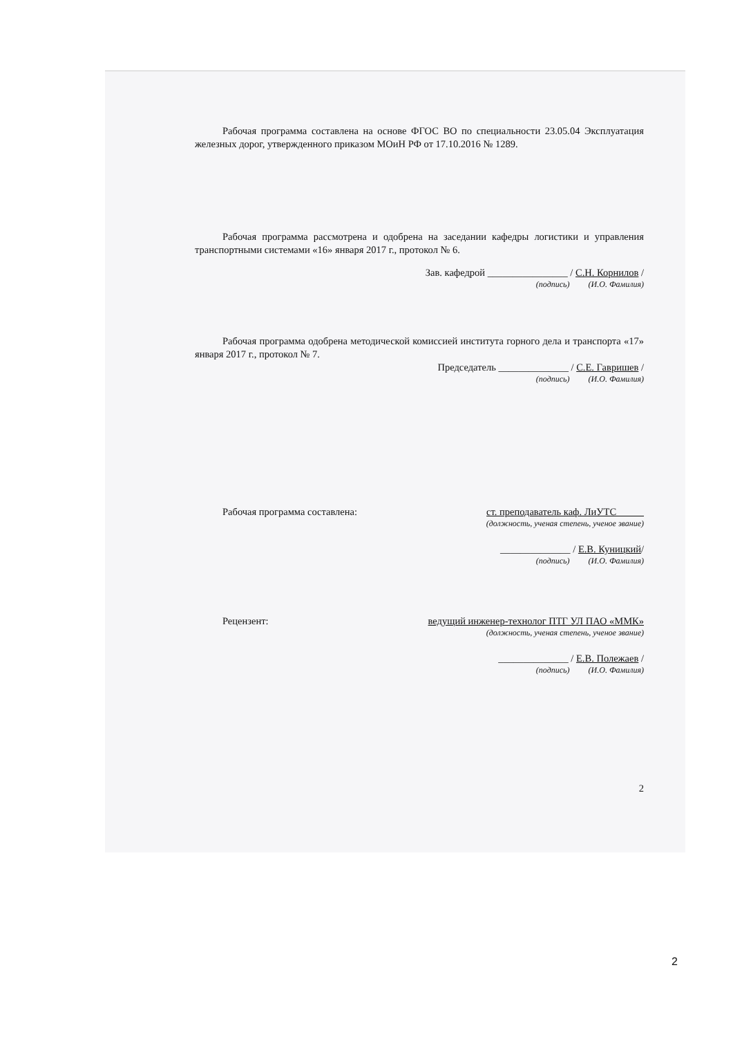Рабочая программа составлена на основе ФГОС ВО по специальности 23.05.04 Эксплуатация железных дорог, утвержденного приказом МОиН РФ от 17.10.2016 № 1289.
Рабочая программа рассмотрена и одобрена на заседании кафедры логистики и управления транспортными системами «16» января 2017 г., протокол № 6.
Зав. кафедрой ________________ / С.Н. Корнилов /
(подпись) (И.О. Фамилия)
Рабочая программа одобрена методической комиссией института горного дела и транспорта «17» января 2017 г., протокол № 7.
Председатель ______________ / С.Е. Гавришев /
(подпись) (И.О. Фамилия)
Рабочая программа составлена: ст. преподаватель каф. ЛиУТС
(должность, ученая степень, ученое звание)
______________ / Е.В. Куницкий/
(подпись) (И.О. Фамилия)
Рецензент: ведущий инженер-технолог ПТГ УЛ ПАО «ММК»
(должность, ученая степень, ученое звание)
______________ / Е.В. Полежаев /
(подпись) (И.О. Фамилия)
2
2